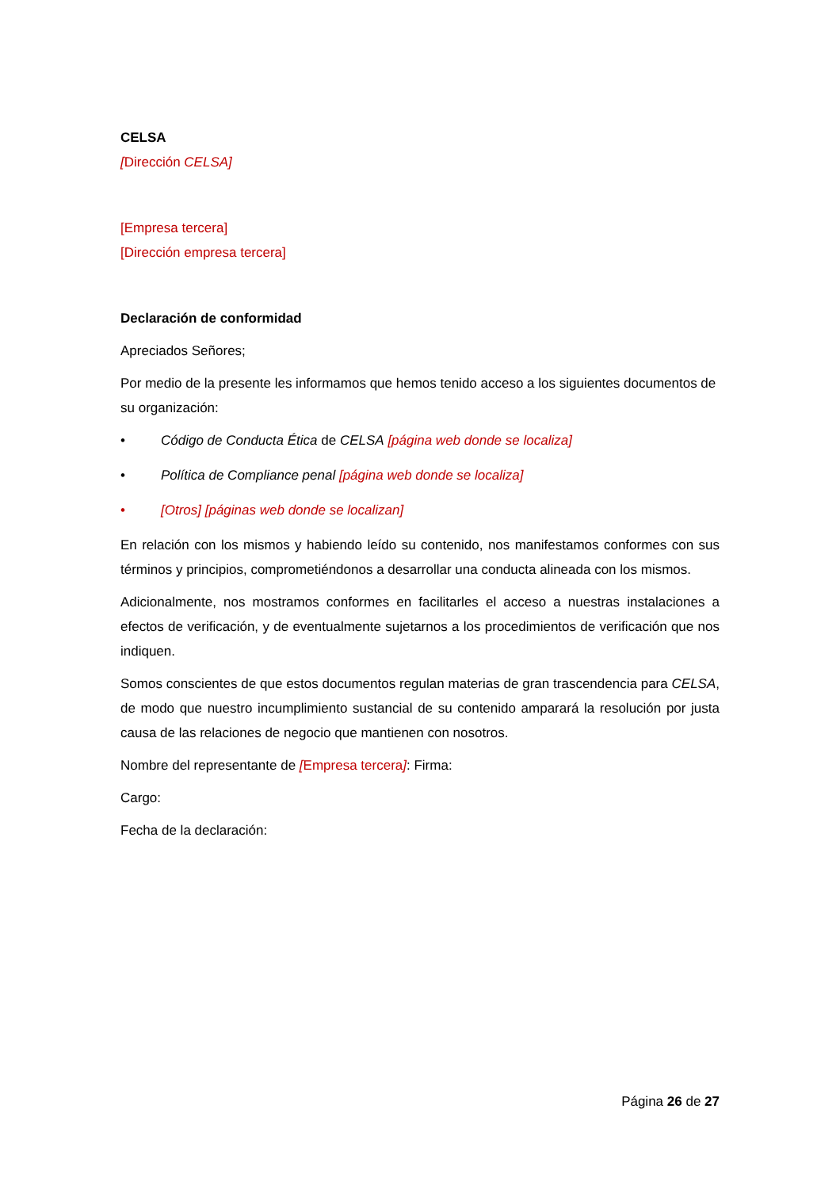CELSA
[Dirección CELSA]
[Empresa tercera]
[Dirección empresa tercera]
Declaración de conformidad
Apreciados Señores;
Por medio de la presente les informamos que hemos tenido acceso a los siguientes documentos de su organización:
• Código de Conducta Ética de CELSA [página web donde se localiza]
• Política de Compliance penal [página web donde se localiza]
• [Otros] [páginas web donde se localizan]
En relación con los mismos y habiendo leído su contenido, nos manifestamos conformes con sus términos y principios, comprometiéndonos a desarrollar una conducta alineada con los mismos.
Adicionalmente, nos mostramos conformes en facilitarles el acceso a nuestras instalaciones a efectos de verificación, y de eventualmente sujetarnos a los procedimientos de verificación que nos indiquen.
Somos conscientes de que estos documentos regulan materias de gran trascendencia para CELSA, de modo que nuestro incumplimiento sustancial de su contenido amparará la resolución por justa causa de las relaciones de negocio que mantienen con nosotros.
Nombre del representante de [Empresa tercera]: Firma:
Cargo:
Fecha de la declaración:
Página 26 de 27